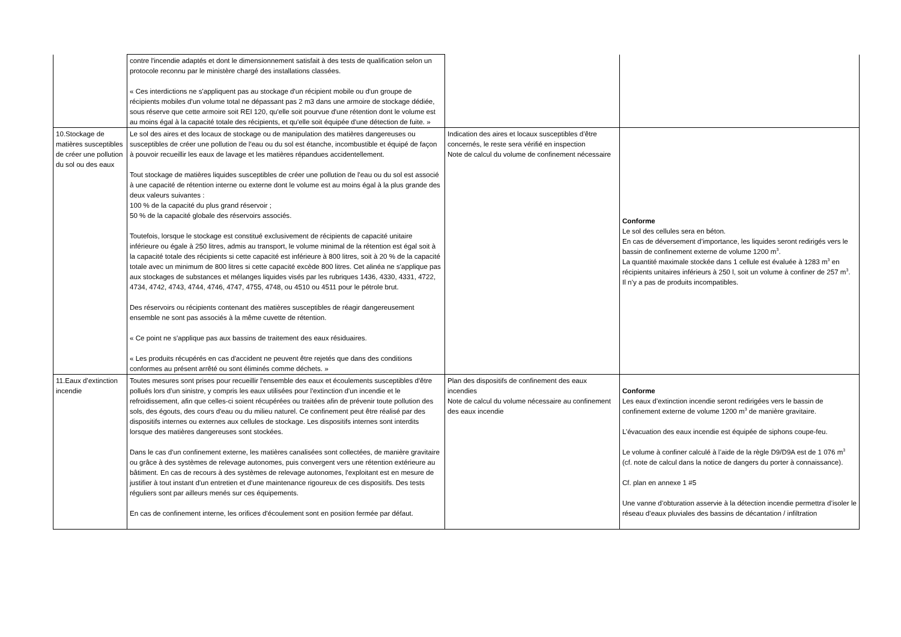| | contre l'incendie adaptés et dont le dimensionnement satisfait à des tests de qualification selon un protocole reconnu par le ministère chargé des installations classées. « Ces interdictions ne s'appliquent pas au stockage d'un récipient mobile ou d'un groupe de récipients mobiles d'un volume total ne dépassant pas 2 m3 dans une armoire de stockage dédiée, sous réserve que cette armoire soit REI 120, qu'elle soit pourvue d'une rétention dont le volume est au moins égal à la capacité totale des récipients, et qu'elle soit équipée d'une détection de fuite. » | | |
| 10.Stockage de matières susceptibles de créer une pollution du sol ou des eaux | Le sol des aires et des locaux de stockage ou de manipulation des matières dangereuses ou susceptibles de créer une pollution de l'eau ou du sol est étanche, incombustible et équipé de façon à pouvoir recueillir les eaux de lavage et les matières répandues accidentellement. Tout stockage de matières liquides susceptibles de créer une pollution de l'eau ou du sol est associé à une capacité de rétention interne ou externe dont le volume est au moins égal à la plus grande des deux valeurs suivantes : 100 % de la capacité du plus grand réservoir ; 50 % de la capacité globale des réservoirs associés. Toutefois, lorsque le stockage est constitué exclusivement de récipients de capacité unitaire inférieure ou égale à 250 litres, admis au transport, le volume minimal de la rétention est égal soit à la capacité totale des récipients si cette capacité est inférieure à 800 litres, soit à 20 % de la capacité totale avec un minimum de 800 litres si cette capacité excède 800 litres. Cet alinéa ne s'applique pas aux stockages de substances et mélanges liquides visés par les rubriques 1436, 4330, 4331, 4722, 4734, 4742, 4743, 4744, 4746, 4747, 4755, 4748, ou 4510 ou 4511 pour le pétrole brut. Des réservoirs ou récipients contenant des matières susceptibles de réagir dangereusement ensemble ne sont pas associés à la même cuvette de rétention. « Ce point ne s'applique pas aux bassins de traitement des eaux résiduaires. « Les produits récupérés en cas d'accident ne peuvent être rejetés que dans des conditions conformes au présent arrêté ou sont éliminés comme déchets. » | Indication des aires et locaux susceptibles d’être concernés, le reste sera vérifié en inspection Note de calcul du volume de confinement nécessaire | Conforme Le sol des cellules sera en béton. En cas de déversement d’importance, les liquides seront redirigés vers le bassin de confinement externe de volume 1200 m<sup>3</sup>. La quantité maximale stockée dans 1 cellule est évaluée à 1283 m<sup>3</sup> en récipients unitaires inférieurs à 250 l, soit un volume à confiner de 257 m<sup>3</sup>. Il n’y a pas de produits incompatibles. |
| 11.Eaux d’extinction incendie | Toutes mesures sont prises pour recueillir l'ensemble des eaux et écoulements susceptibles d'être pollués lors d'un sinistre, y compris les eaux utilisées pour l'extinction d'un incendie et le refroidissement, afin que celles-ci soient récupérées ou traitées afin de prévenir toute pollution des sols, des égouts, des cours d'eau ou du milieu naturel. Ce confinement peut être réalisé par des dispositifs internes ou externes aux cellules de stockage. Les dispositifs internes sont interdits lorsque des matières dangereuses sont stockées. Dans le cas d'un confinement externe, les matières canalisées sont collectées, de manière gravitaire ou grâce à des systèmes de relevage autonomes, puis convergent vers une rétention extérieure au bâtiment. En cas de recours à des systèmes de relevage autonomes, l'exploitant est en mesure de justifier à tout instant d'un entretien et d'une maintenance rigoureux de ces dispositifs. Des tests réguliers sont par ailleurs menés sur ces équipements. En cas de confinement interne, les orifices d'écoulement sont en position fermée par défaut. | Plan des dispositifs de confinement des eaux incendies Note de calcul du volume nécessaire au confinement des eaux incendie | Conforme Les eaux d’extinction incendie seront redirigées vers le bassin de confinement externe de volume 1200 m<sup>3</sup> de manière gravitaire. L’évacuation des eaux incendie est équipée de siphons coupe-feu. Le volume à confiner calculé à l’aide de la règle D9/D9A est de 1 076 m<sup>3</sup> (cf. note de calcul dans la notice de dangers du porter à connaissance). Cf. plan en annexe 1 #5 Une vanne d’obturation asservie à la détection incendie permettra d’isoler le réseau d’eaux pluviales des bassins de décantation / infiltration |